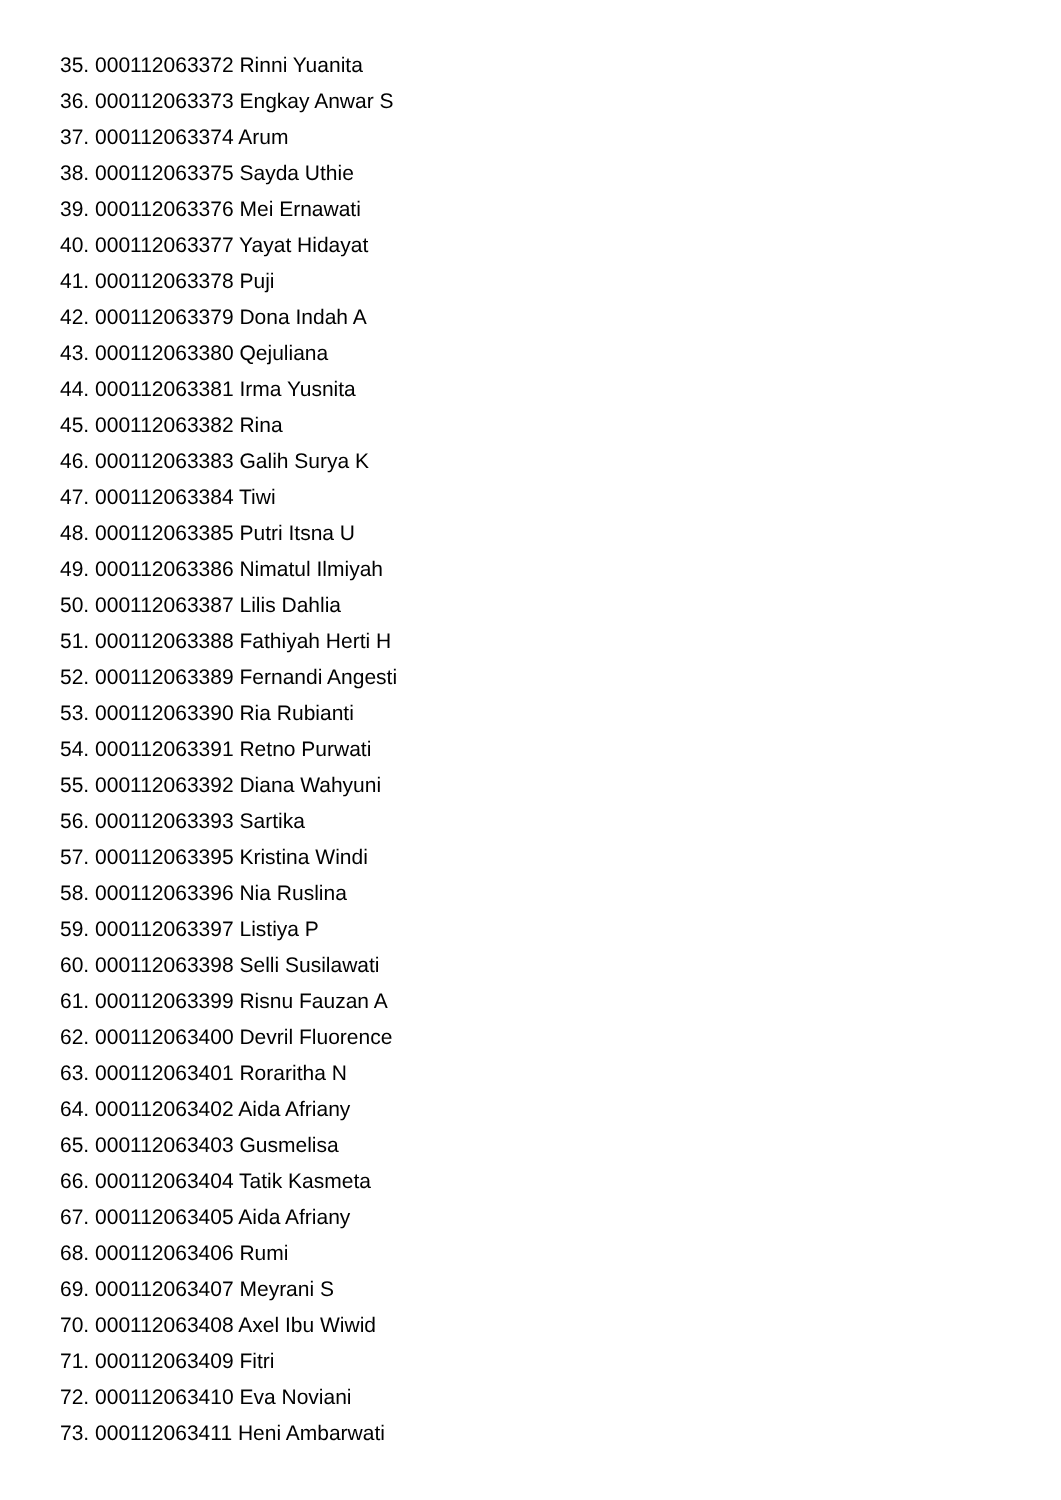35. 000112063372 Rinni Yuanita
36. 000112063373 Engkay Anwar S
37. 000112063374 Arum
38. 000112063375 Sayda Uthie
39. 000112063376 Mei Ernawati
40. 000112063377 Yayat Hidayat
41. 000112063378 Puji
42. 000112063379 Dona Indah A
43. 000112063380 Qejuliana
44. 000112063381 Irma Yusnita
45. 000112063382 Rina
46. 000112063383 Galih Surya K
47. 000112063384 Tiwi
48. 000112063385 Putri Itsna U
49. 000112063386 Nimatul Ilmiyah
50. 000112063387 Lilis Dahlia
51. 000112063388 Fathiyah Herti H
52. 000112063389 Fernandi Angesti
53. 000112063390 Ria Rubianti
54. 000112063391 Retno Purwati
55. 000112063392 Diana Wahyuni
56. 000112063393 Sartika
57. 000112063395 Kristina Windi
58. 000112063396 Nia Ruslina
59. 000112063397 Listiya P
60. 000112063398 Selli Susilawati
61. 000112063399 Risnu Fauzan A
62. 000112063400 Devril Fluorence
63. 000112063401 Roraritha N
64. 000112063402 Aida Afriany
65. 000112063403 Gusmelisa
66. 000112063404 Tatik Kasmeta
67. 000112063405 Aida Afriany
68. 000112063406 Rumi
69. 000112063407 Meyrani S
70. 000112063408 Axel Ibu Wiwid
71. 000112063409 Fitri
72. 000112063410 Eva Noviani
73. 000112063411 Heni Ambarwati